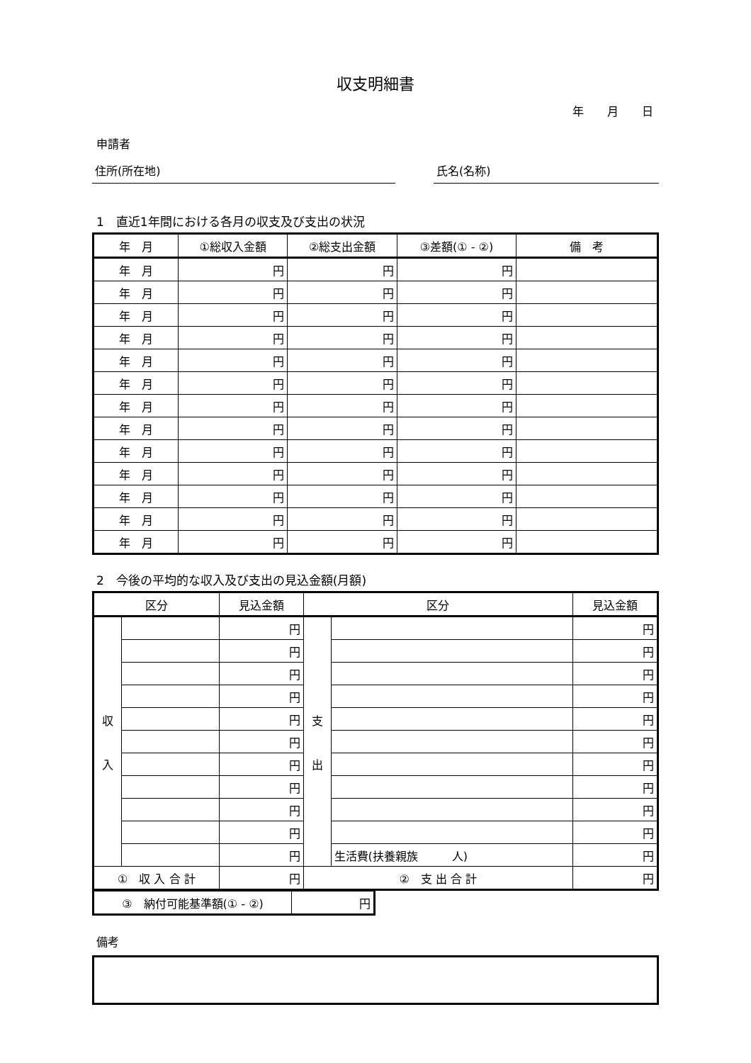収支明細書
年 月 日
申請者
住所(所在地) 氏名(名称)
1　直近1年間における各月の収支及び支出の状況
| 年 月 | ①総収入金額 | ②総支出金額 | ③差額(① - ②) | 備 考 |
| --- | --- | --- | --- | --- |
| 年 月 | 円 | 円 | 円 | |
| 年 月 | 円 | 円 | 円 | |
| 年 月 | 円 | 円 | 円 | |
| 年 月 | 円 | 円 | 円 | |
| 年 月 | 円 | 円 | 円 | |
| 年 月 | 円 | 円 | 円 | |
| 年 月 | 円 | 円 | 円 | |
| 年 月 | 円 | 円 | 円 | |
| 年 月 | 円 | 円 | 円 | |
| 年 月 | 円 | 円 | 円 | |
| 年 月 | 円 | 円 | 円 | |
| 年 月 | 円 | 円 | 円 | |
| 年 月 | 円 | 円 | 円 | |
2　今後の平均的な収入及び支出の見込金額(月額)
| 区分 | | 見込金額 | 区分 | | 見込金額 |
| --- | --- | --- | --- | --- | --- |
| 収 入 | | 円 | 支 出 | | 円 |
| | | 円 | | | 円 |
| | | 円 | | | 円 |
| | | 円 | | | 円 |
| | | 円 | | | 円 |
| | | 円 | | | 円 |
| | | 円 | | | 円 |
| | | 円 | | | 円 |
| | | 円 | | | 円 |
| | | 円 | | | 円 |
| | | 円 | | 生活費(扶養親族 人) | 円 |
| ① 収 入 合 計 | | 円 | ② 支 出 合 計 | | 円 |
| ③ 納付可能基準額(① - ②) | 円 |
備考